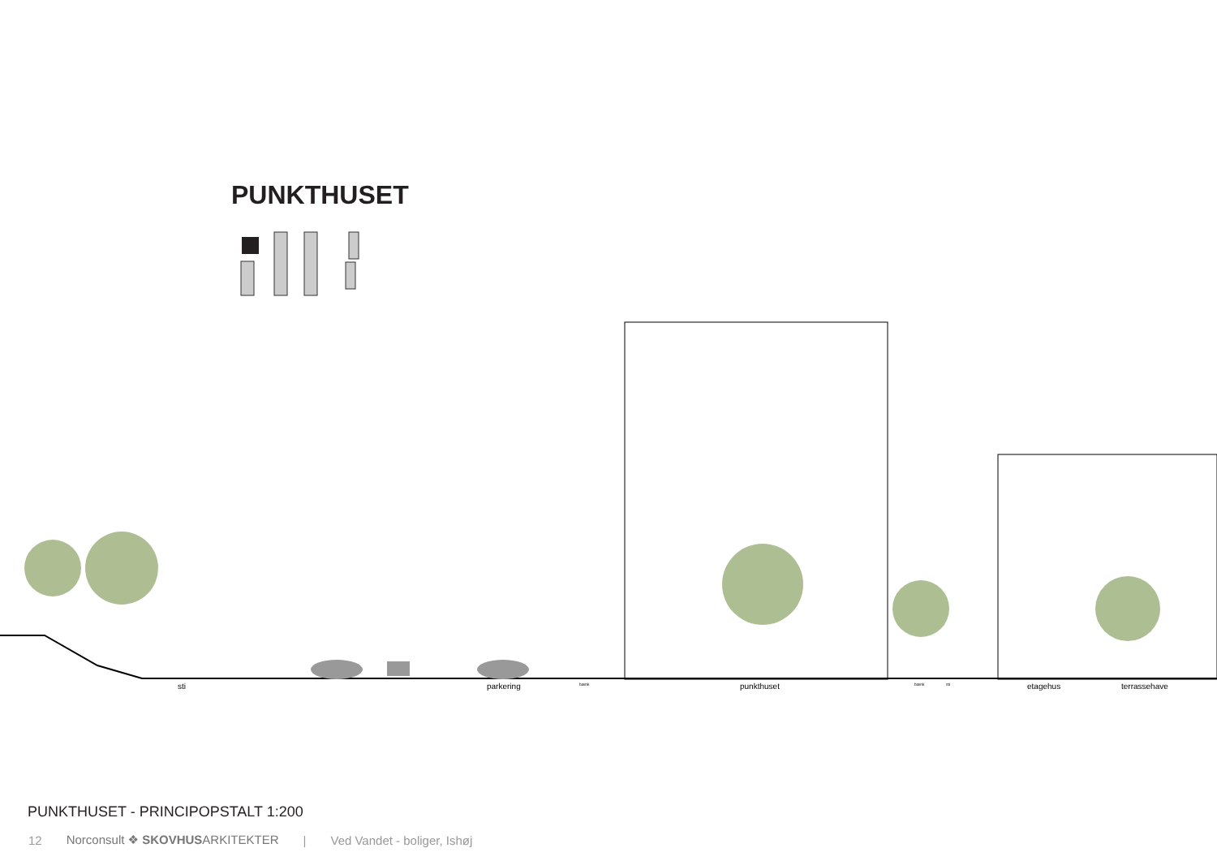PUNKTHUSET
sti parkering bænk punkthuset bænk sti etagehus terrassehave
PUNKTHUSET - PRINCIPOPSTALT 1:200
12 Norconsult ❖ SKOVHUSARKITEKTER | Ved Vandet - boliger, Ishøj